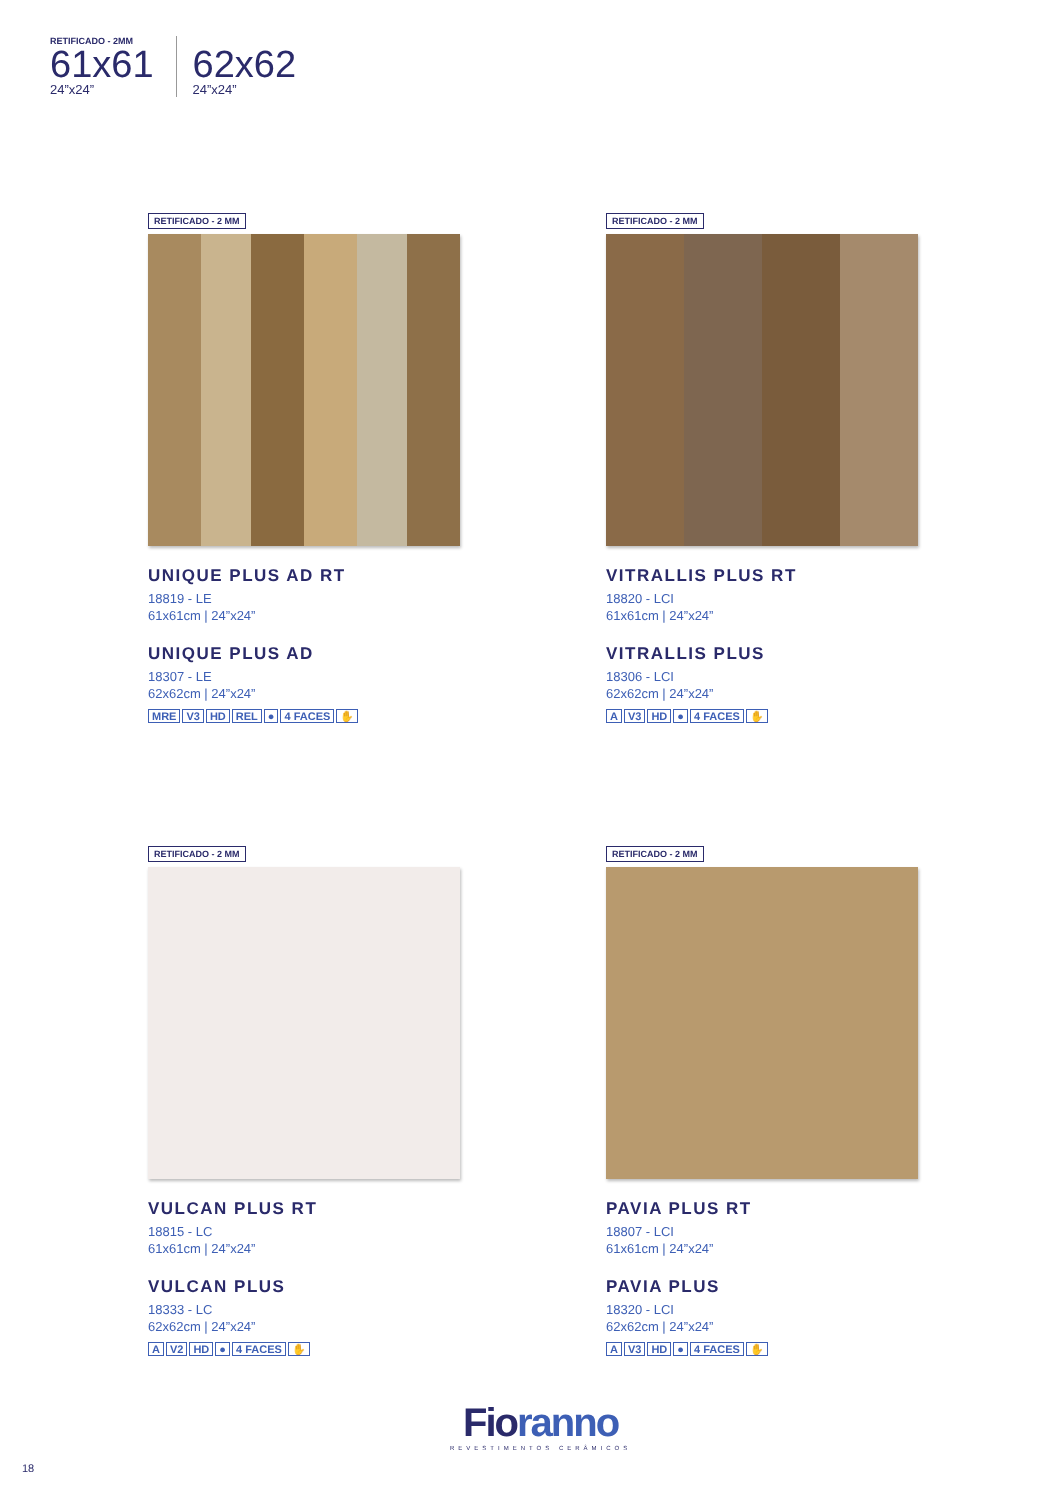RETIFICADO - 2MM
61x61
24”x24”
62x62
24”x24”
RETIFICADO - 2 MM
UNIQUE PLUS AD RT
18819 - LE
61x61cm | 24”x24”
UNIQUE PLUS AD
18307 - LE
62x62cm | 24”x24”
MRE V3 HD REL ● 4 FACES ✋
RETIFICADO - 2 MM
VITRALLIS PLUS RT
18820 - LCI
61x61cm | 24”x24”
VITRALLIS PLUS
18306 - LCI
62x62cm | 24”x24”
A V3 HD ● 4 FACES ✋
RETIFICADO - 2 MM
VULCAN PLUS RT
18815 - LC
61x61cm | 24”x24”
VULCAN PLUS
18333 - LC
62x62cm | 24”x24”
A V2 HD ● 4 FACES ✋
RETIFICADO - 2 MM
PAVIA PLUS RT
18807 - LCI
61x61cm | 24”x24”
PAVIA PLUS
18320 - LCI
62x62cm | 24”x24”
A V3 HD ● 4 FACES ✋
Fioranno
REVESTIMENTOS CERÂMICOS
18